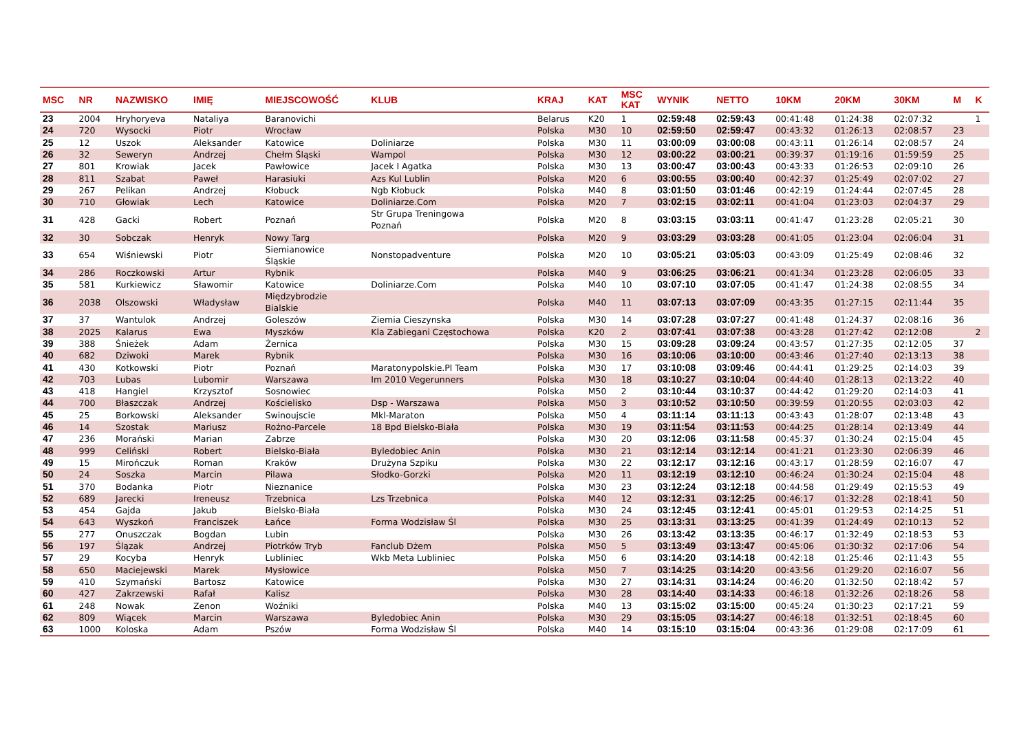| MSC | NR | NAZWISKO | IMIĘ | MIEJSCOWOŚĆ | KLUB | KRAJ | KAT | MSC KAT | WYNIK | NETTO | 10KM | 20KM | 30KM | M | K |
| --- | --- | --- | --- | --- | --- | --- | --- | --- | --- | --- | --- | --- | --- | --- | --- |
| 23 | 2004 | Hryhoryeva | Nataliya | Baranovichi | | Belarus | K20 | 1 | 02:59:48 | 02:59:43 | 00:41:48 | 01:24:38 | 02:07:32 | | 1 |
| 24 | 720 | Wysocki | Piotr | Wrocław | | Polska | M30 | 10 | 02:59:50 | 02:59:47 | 00:43:32 | 01:26:13 | 02:08:57 | 23 | |
| 25 | 12 | Uszok | Aleksander | Katowice | Doliniarze | Polska | M30 | 11 | 03:00:09 | 03:00:08 | 00:43:11 | 01:26:14 | 02:08:57 | 24 | |
| 26 | 32 | Seweryn | Andrzej | Chełm Śląski | Wampol | Polska | M30 | 12 | 03:00:22 | 03:00:21 | 00:39:37 | 01:19:16 | 01:59:59 | 25 | |
| 27 | 801 | Krowiak | Jacek | Pawłowice | Jacek I Agatka | Polska | M30 | 13 | 03:00:47 | 03:00:43 | 00:43:33 | 01:26:53 | 02:09:10 | 26 | |
| 28 | 811 | Szabat | Paweł | Harasiuki | Azs Kul Lublin | Polska | M20 | 6 | 03:00:55 | 03:00:40 | 00:42:37 | 01:25:49 | 02:07:02 | 27 | |
| 29 | 267 | Pelikan | Andrzej | Kłobuck | Ngb Kłobuck | Polska | M40 | 8 | 03:01:50 | 03:01:46 | 00:42:19 | 01:24:44 | 02:07:45 | 28 | |
| 30 | 710 | Głowiak | Lech | Katowice | Doliniarze.Com | Polska | M20 | 7 | 03:02:15 | 03:02:11 | 00:41:04 | 01:23:03 | 02:04:37 | 29 | |
| 31 | 428 | Gacki | Robert | Poznań | Str Grupa Treningowa Poznań | Polska | M20 | 8 | 03:03:15 | 03:03:11 | 00:41:47 | 01:23:28 | 02:05:21 | 30 | |
| 32 | 30 | Sobczak | Henryk | Nowy Targ | | Polska | M20 | 9 | 03:03:29 | 03:03:28 | 00:41:05 | 01:23:04 | 02:06:04 | 31 | |
| 33 | 654 | Wiśniewski | Piotr | Siemianowice Śląskie | Nonstopadventure | Polska | M20 | 10 | 03:05:21 | 03:05:03 | 00:43:09 | 01:25:49 | 02:08:46 | 32 | |
| 34 | 286 | Roczkowski | Artur | Rybnik | | Polska | M40 | 9 | 03:06:25 | 03:06:21 | 00:41:34 | 01:23:28 | 02:06:05 | 33 | |
| 35 | 581 | Kurkiewicz | Sławomir | Katowice | Doliniarze.Com | Polska | M40 | 10 | 03:07:10 | 03:07:05 | 00:41:47 | 01:24:38 | 02:08:55 | 34 | |
| 36 | 2038 | Olszowski | Władysław | Międzybrodzie Bialskie | | Polska | M40 | 11 | 03:07:13 | 03:07:09 | 00:43:35 | 01:27:15 | 02:11:44 | 35 | |
| 37 | 37 | Wantulok | Andrzej | Goleszów | Ziemia Cieszynska | Polska | M30 | 14 | 03:07:28 | 03:07:27 | 00:41:48 | 01:24:37 | 02:08:16 | 36 | |
| 38 | 2025 | Kalarus | Ewa | Myszków | Kla Zabiegani Częstochowa | Polska | K20 | 2 | 03:07:41 | 03:07:38 | 00:43:28 | 01:27:42 | 02:12:08 | | 2 |
| 39 | 388 | Śnieżek | Adam | Żernica | | Polska | M30 | 15 | 03:09:28 | 03:09:24 | 00:43:57 | 01:27:35 | 02:12:05 | 37 | |
| 40 | 682 | Dziwoki | Marek | Rybnik | | Polska | M30 | 16 | 03:10:06 | 03:10:00 | 00:43:46 | 01:27:40 | 02:13:13 | 38 | |
| 41 | 430 | Kotkowski | Piotr | Poznań | Maratonypolskie.Pl Team | Polska | M30 | 17 | 03:10:08 | 03:09:46 | 00:44:41 | 01:29:25 | 02:14:03 | 39 | |
| 42 | 703 | Lubas | Lubomir | Warszawa | Im 2010 Vegerunners | Polska | M30 | 18 | 03:10:27 | 03:10:04 | 00:44:40 | 01:28:13 | 02:13:22 | 40 | |
| 43 | 418 | Hangiel | Krzysztof | Sosnowiec | | Polska | M50 | 2 | 03:10:44 | 03:10:37 | 00:44:42 | 01:29:20 | 02:14:03 | 41 | |
| 44 | 700 | Błaszczak | Andrzej | Kościelisko | Dsp - Warszawa | Polska | M50 | 3 | 03:10:52 | 03:10:50 | 00:39:59 | 01:20:55 | 02:03:03 | 42 | |
| 45 | 25 | Borkowski | Aleksander | Swinoujscie | Mkl-Maraton | Polska | M50 | 4 | 03:11:14 | 03:11:13 | 00:43:43 | 01:28:07 | 02:13:48 | 43 | |
| 46 | 14 | Szostak | Mariusz | Rożno-Parcele | 18 Bpd Bielsko-Biała | Polska | M30 | 19 | 03:11:54 | 03:11:53 | 00:44:25 | 01:28:14 | 02:13:49 | 44 | |
| 47 | 236 | Morański | Marian | Zabrze | | Polska | M30 | 20 | 03:12:06 | 03:11:58 | 00:45:37 | 01:30:24 | 02:15:04 | 45 | |
| 48 | 999 | Celiński | Robert | Bielsko-Biała | Byledobiec Anin | Polska | M30 | 21 | 03:12:14 | 03:12:14 | 00:41:21 | 01:23:30 | 02:06:39 | 46 | |
| 49 | 15 | Mirończuk | Roman | Kraków | Drużyna Szpiku | Polska | M30 | 22 | 03:12:17 | 03:12:16 | 00:43:17 | 01:28:59 | 02:16:07 | 47 | |
| 50 | 24 | Soszka | Marcin | Pilawa | Słodko-Gorzki | Polska | M20 | 11 | 03:12:19 | 03:12:10 | 00:46:24 | 01:30:24 | 02:15:04 | 48 | |
| 51 | 370 | Bodanka | Piotr | Nieznanice | | Polska | M30 | 23 | 03:12:24 | 03:12:18 | 00:44:58 | 01:29:49 | 02:15:53 | 49 | |
| 52 | 689 | Jarecki | Ireneusz | Trzebnica | Lzs Trzebnica | Polska | M40 | 12 | 03:12:31 | 03:12:25 | 00:46:17 | 01:32:28 | 02:18:41 | 50 | |
| 53 | 454 | Gajda | Jakub | Bielsko-Biała | | Polska | M30 | 24 | 03:12:45 | 03:12:41 | 00:45:01 | 01:29:53 | 02:14:25 | 51 | |
| 54 | 643 | Wyszkoń | Franciszek | Łańce | Forma Wodzisław Śl | Polska | M30 | 25 | 03:13:31 | 03:13:25 | 00:41:39 | 01:24:49 | 02:10:13 | 52 | |
| 55 | 277 | Onuszczak | Bogdan | Lubin | | Polska | M30 | 26 | 03:13:42 | 03:13:35 | 00:46:17 | 01:32:49 | 02:18:53 | 53 | |
| 56 | 197 | Ślązak | Andrzej | Piotrków Tryb | Fanclub Dżem | Polska | M50 | 5 | 03:13:49 | 03:13:47 | 00:45:06 | 01:30:32 | 02:17:06 | 54 | |
| 57 | 29 | Kocyba | Henryk | Lubliniec | Wkb Meta Lubliniec | Polska | M50 | 6 | 03:14:20 | 03:14:18 | 00:42:18 | 01:25:46 | 02:11:43 | 55 | |
| 58 | 650 | Maciejewski | Marek | Mysłowice | | Polska | M50 | 7 | 03:14:25 | 03:14:20 | 00:43:56 | 01:29:20 | 02:16:07 | 56 | |
| 59 | 410 | Szymański | Bartosz | Katowice | | Polska | M30 | 27 | 03:14:31 | 03:14:24 | 00:46:20 | 01:32:50 | 02:18:42 | 57 | |
| 60 | 427 | Zakrzewski | Rafał | Kalisz | | Polska | M30 | 28 | 03:14:40 | 03:14:33 | 00:46:18 | 01:32:26 | 02:18:26 | 58 | |
| 61 | 248 | Nowak | Zenon | Woźniki | | Polska | M40 | 13 | 03:15:02 | 03:15:00 | 00:45:24 | 01:30:23 | 02:17:21 | 59 | |
| 62 | 809 | Wiącek | Marcin | Warszawa | Byledobiec Anin | Polska | M30 | 29 | 03:15:05 | 03:14:27 | 00:46:18 | 01:32:51 | 02:18:45 | 60 | |
| 63 | 1000 | Koloska | Adam | Pszów | Forma Wodzisław Śl | Polska | M40 | 14 | 03:15:10 | 03:15:04 | 00:43:36 | 01:29:08 | 02:17:09 | 61 | |